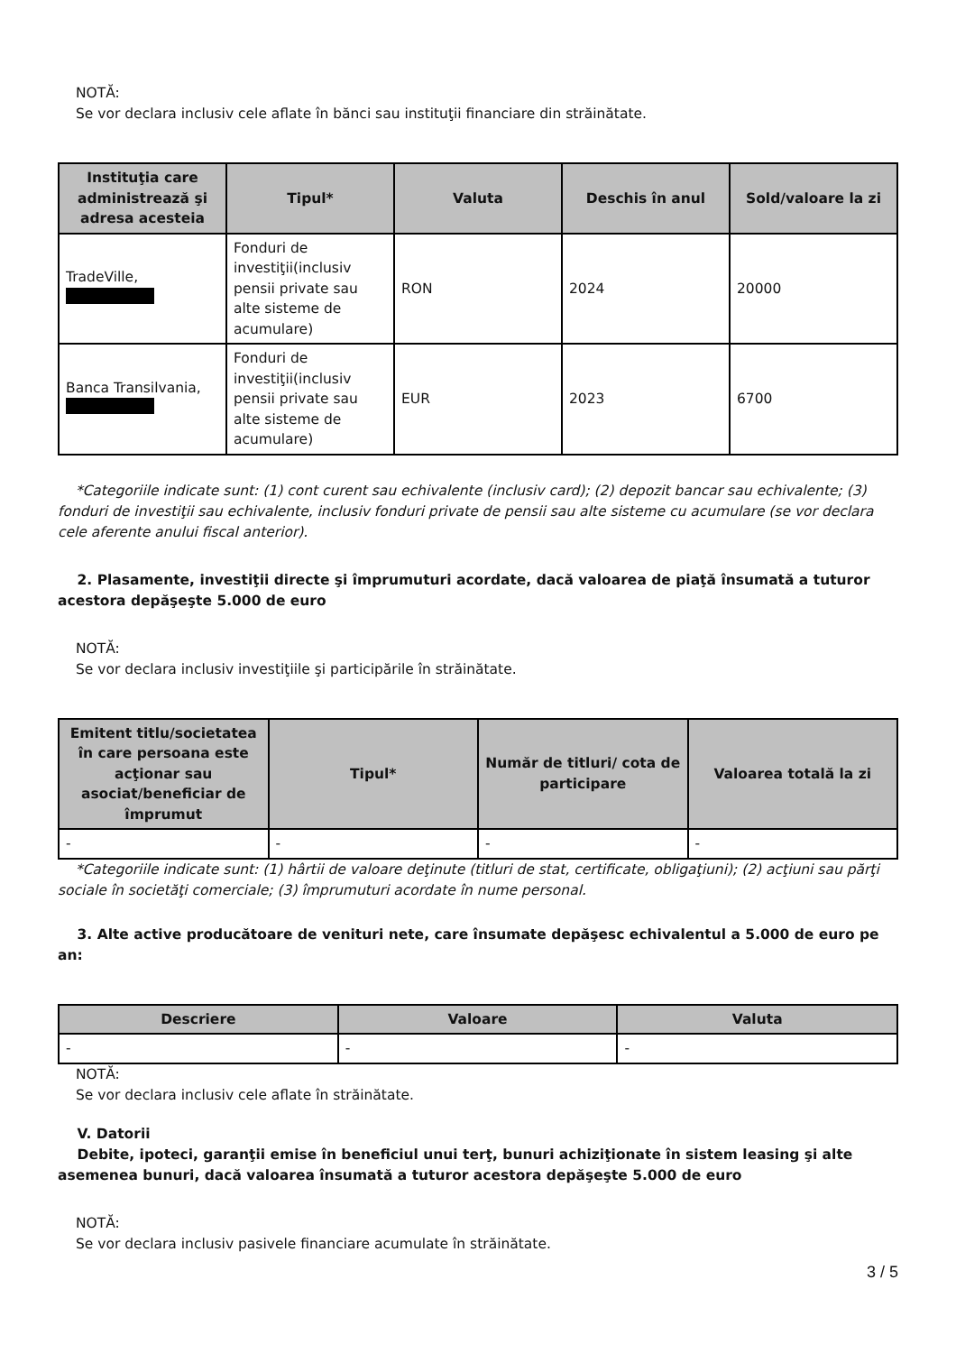NOTĂ:
Se vor declara inclusiv cele aflate în bănci sau instituţii financiare din străinătate.
| Instituţia care administrează şi adresa acesteia | Tipul* | Valuta | Deschis în anul | Sold/valoare la zi |
| --- | --- | --- | --- | --- |
| TradeVille, | Fonduri de investiţii(inclusiv pensii private sau alte sisteme de acumulare) | RON | 2024 | 20000 |
| Banca Transilvania, | Fonduri de investiţii(inclusiv pensii private sau alte sisteme de acumulare) | EUR | 2023 | 6700 |
*Categoriile indicate sunt: (1) cont curent sau echivalente (inclusiv card); (2) depozit bancar sau echivalente; (3) fonduri de investiţii sau echivalente, inclusiv fonduri private de pensii sau alte sisteme cu acumulare (se vor declara cele aferente anului fiscal anterior).
2. Plasamente, investiţii directe şi împrumuturi acordate, dacă valoarea de piaţă însumată a tuturor acestora depăşeşte 5.000 de euro
NOTĂ:
Se vor declara inclusiv investiţiile şi participările în străinătate.
| Emitent titlu/societatea în care persoana este acţionar sau asociat/beneficiar de împrumut | Tipul* | Număr de titluri/ cota de participare | Valoarea totală la zi |
| --- | --- | --- | --- |
| - | - | - | - |
*Categoriile indicate sunt: (1) hârtii de valoare deţinute (titluri de stat, certificate, obligaţiuni); (2) acţiuni sau părţi sociale în societăţi comerciale; (3) împrumuturi acordate în nume personal.
3. Alte active producătoare de venituri nete, care însumate depăşesc echivalentul a 5.000 de euro pe an:
| Descriere | Valoare | Valuta |
| --- | --- | --- |
| - | - | - |
NOTĂ:
Se vor declara inclusiv cele aflate în străinătate.
V. Datorii
Debite, ipoteci, garanţii emise în beneficiul unui terţ, bunuri achiziţionate în sistem leasing şi alte asemenea bunuri, dacă valoarea însumată a tuturor acestora depăşeşte 5.000 de euro
NOTĂ:
Se vor declara inclusiv pasivele financiare acumulate în străinătate.
3 / 5